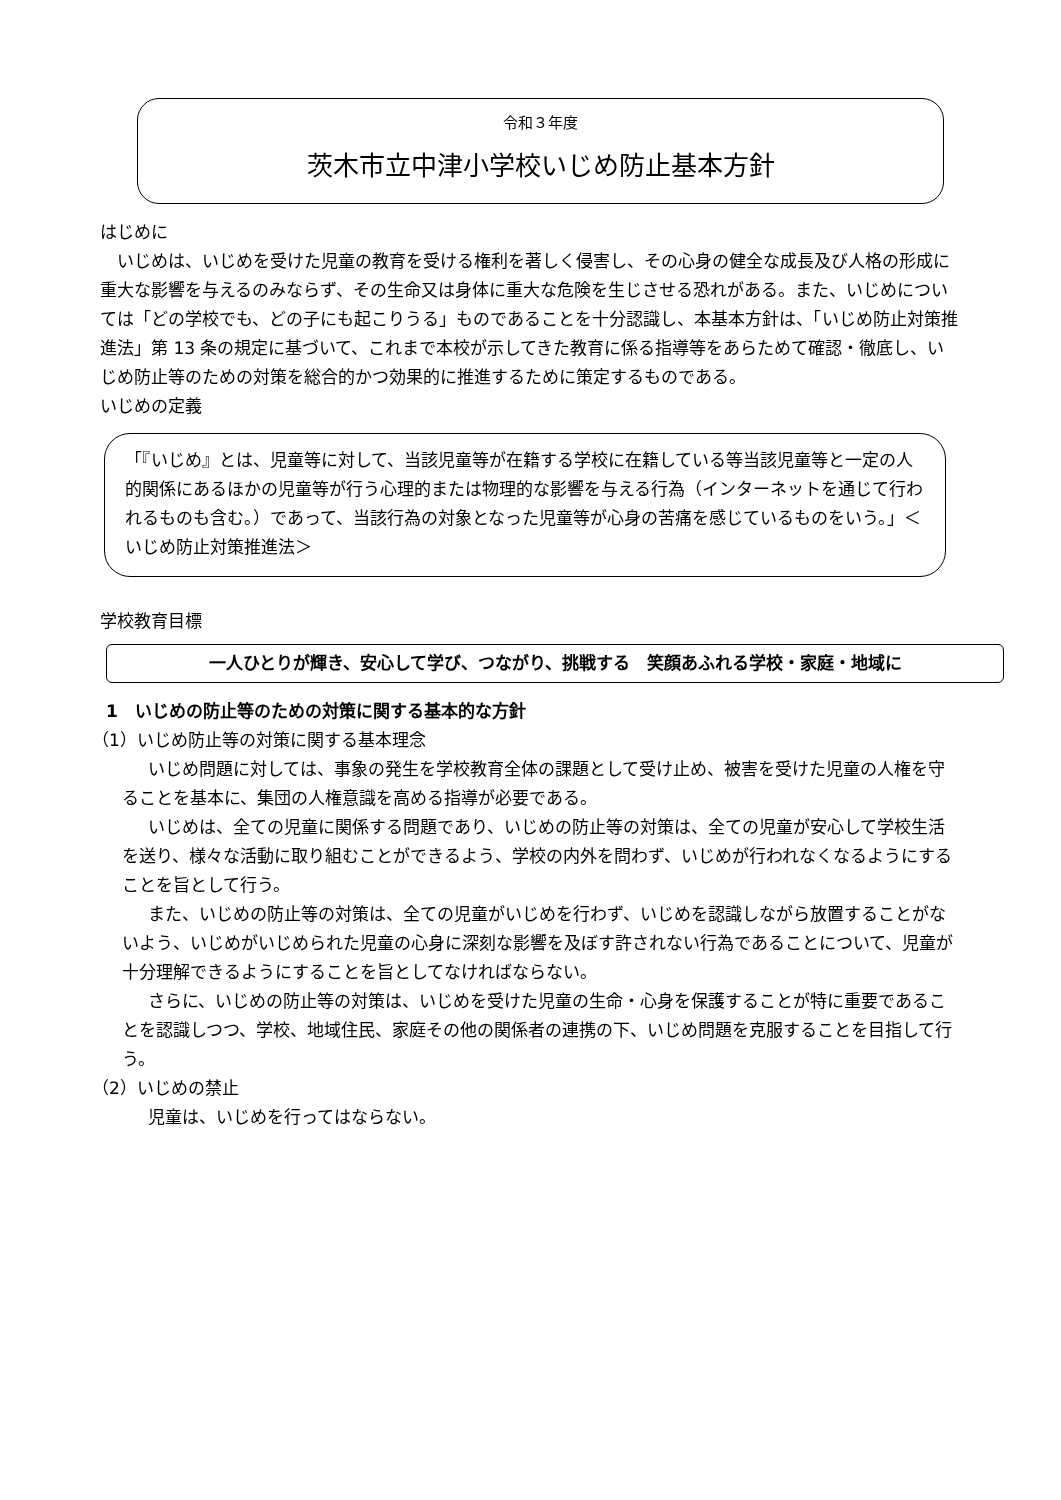令和３年度
茨木市立中津小学校いじめ防止基本方針
はじめに
いじめは、いじめを受けた児童の教育を受ける権利を著しく侵害し、その心身の健全な成長及び人格の形成に重大な影響を与えるのみならず、その生命又は身体に重大な危険を生じさせる恐れがある。また、いじめについては「どの学校でも、どの子にも起こりうる」ものであることを十分認識し、本基本方針は、「いじめ防止対策推進法」第 13 条の規定に基づいて、これまで本校が示してきた教育に係る指導等をあらためて確認・徹底し、いじめ防止等のための対策を総合的かつ効果的に推進するために策定するものである。
いじめの定義
「『いじめ』とは、児童等に対して、当該児童等が在籍する学校に在籍している等当該児童等と一定の人的関係にあるほかの児童等が行う心理的または物理的な影響を与える行為（インターネットを通じて行われるものも含む。）であって、当該行為の対象となった児童等が心身の苦痛を感じているものをいう。」＜いじめ防止対策推進法＞
学校教育目標
一人ひとりが輝き、安心して学び、つながり、挑戦する　笑顔あふれる学校・家庭・地域に
1　いじめの防止等のための対策に関する基本的な方針
（1）いじめ防止等の対策に関する基本理念
いじめ問題に対しては、事象の発生を学校教育全体の課題として受け止め、被害を受けた児童の人権を守ることを基本に、集団の人権意識を高める指導が必要である。
いじめは、全ての児童に関係する問題であり、いじめの防止等の対策は、全ての児童が安心して学校生活を送り、様々な活動に取り組むことができるよう、学校の内外を問わず、いじめが行われなくなるようにすることを旨として行う。
また、いじめの防止等の対策は、全ての児童がいじめを行わず、いじめを認識しながら放置することがないよう、いじめがいじめられた児童の心身に深刻な影響を及ぼす許されない行為であることについて、児童が十分理解できるようにすることを旨としてなければならない。
さらに、いじめの防止等の対策は、いじめを受けた児童の生命・心身を保護することが特に重要であることを認識しつつ、学校、地域住民、家庭その他の関係者の連携の下、いじめ問題を克服することを目指して行う。
（2）いじめの禁止
児童は、いじめを行ってはならない。